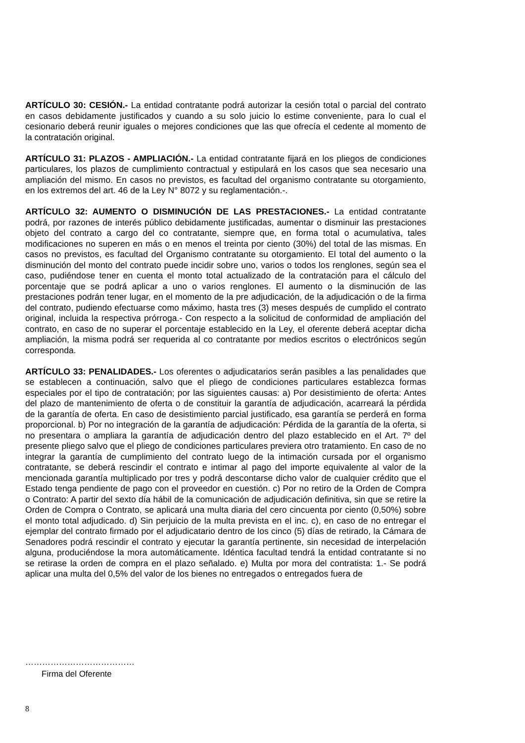ARTÍCULO 30: CESIÓN.- La entidad contratante podrá autorizar la cesión total o parcial del contrato en casos debidamente justificados y cuando a su solo juicio lo estime conveniente, para lo cual el cesionario deberá reunir iguales o mejores condiciones que las que ofrecía el cedente al momento de la contratación original.
ARTÍCULO 31: PLAZOS - AMPLIACIÓN.- La entidad contratante fijará en los pliegos de condiciones particulares, los plazos de cumplimiento contractual y estipulará en los casos que sea necesario una ampliación del mismo. En casos no previstos, es facultad del organismo contratante su otorgamiento, en los extremos del art. 46 de la Ley N° 8072 y su reglamentación.-.
ARTÍCULO 32: AUMENTO O DISMINUCIÓN DE LAS PRESTACIONES.- La entidad contratante podrá, por razones de interés público debidamente justificadas, aumentar o disminuir las prestaciones objeto del contrato a cargo del co contratante, siempre que, en forma total o acumulativa, tales modificaciones no superen en más o en menos el treinta por ciento (30%) del total de las mismas. En casos no previstos, es facultad del Organismo contratante su otorgamiento. El total del aumento o la disminución del monto del contrato puede incidir sobre uno, varios o todos los renglones, según sea el caso, pudiéndose tener en cuenta el monto total actualizado de la contratación para el cálculo del porcentaje que se podrá aplicar a uno o varios renglones. El aumento o la disminución de las prestaciones podrán tener lugar, en el momento de la pre adjudicación, de la adjudicación o de la firma del contrato, pudiendo efectuarse como máximo, hasta tres (3) meses después de cumplido el contrato original, incluida la respectiva prórroga.- Con respecto a la solicitud de conformidad de ampliación del contrato, en caso de no superar el porcentaje establecido en la Ley, el oferente deberá aceptar dicha ampliación, la misma podrá ser requerida al co contratante por medios escritos o electrónicos según corresponda.
ARTÍCULO 33: PENALIDADES.- Los oferentes o adjudicatarios serán pasibles a las penalidades que se establecen a continuación, salvo que el pliego de condiciones particulares establezca formas especiales por el tipo de contratación; por las siguientes causas: a) Por desistimiento de oferta: Antes del plazo de mantenimiento de oferta o de constituir la garantía de adjudicación, acarreará la pérdida de la garantía de oferta. En caso de desistimiento parcial justificado, esa garantía se perderá en forma proporcional. b) Por no integración de la garantía de adjudicación: Pérdida de la garantía de la oferta, si no presentara o ampliara la garantía de adjudicación dentro del plazo establecido en el Art. 7º del presente pliego salvo que el pliego de condiciones particulares previera otro tratamiento. En caso de no integrar la garantía de cumplimiento del contrato luego de la intimación cursada por el organismo contratante, se deberá rescindir el contrato e intimar al pago del importe equivalente al valor de la mencionada garantía multiplicado por tres y podrá descontarse dicho valor de cualquier crédito que el Estado tenga pendiente de pago con el proveedor en cuestión. c) Por no retiro de la Orden de Compra o Contrato: A partir del sexto día hábil de la comunicación de adjudicación definitiva, sin que se retire la Orden de Compra o Contrato, se aplicará una multa diaria del cero cincuenta por ciento (0,50%) sobre el monto total adjudicado. d) Sin perjuicio de la multa prevista en el inc. c), en caso de no entregar el ejemplar del contrato firmado por el adjudicatario dentro de los cinco (5) días de retirado, la Cámara de Senadores podrá rescindir el contrato y ejecutar la garantía pertinente, sin necesidad de interpelación alguna, produciéndose la mora automáticamente. Idéntica facultad tendrá la entidad contratante si no se retirase la orden de compra en el plazo señalado. e) Multa por mora del contratista: 1.- Se podrá aplicar una multa del 0,5% del valor de los bienes no entregados o entregados fuera de
…………………………………
Firma del Oferente
8